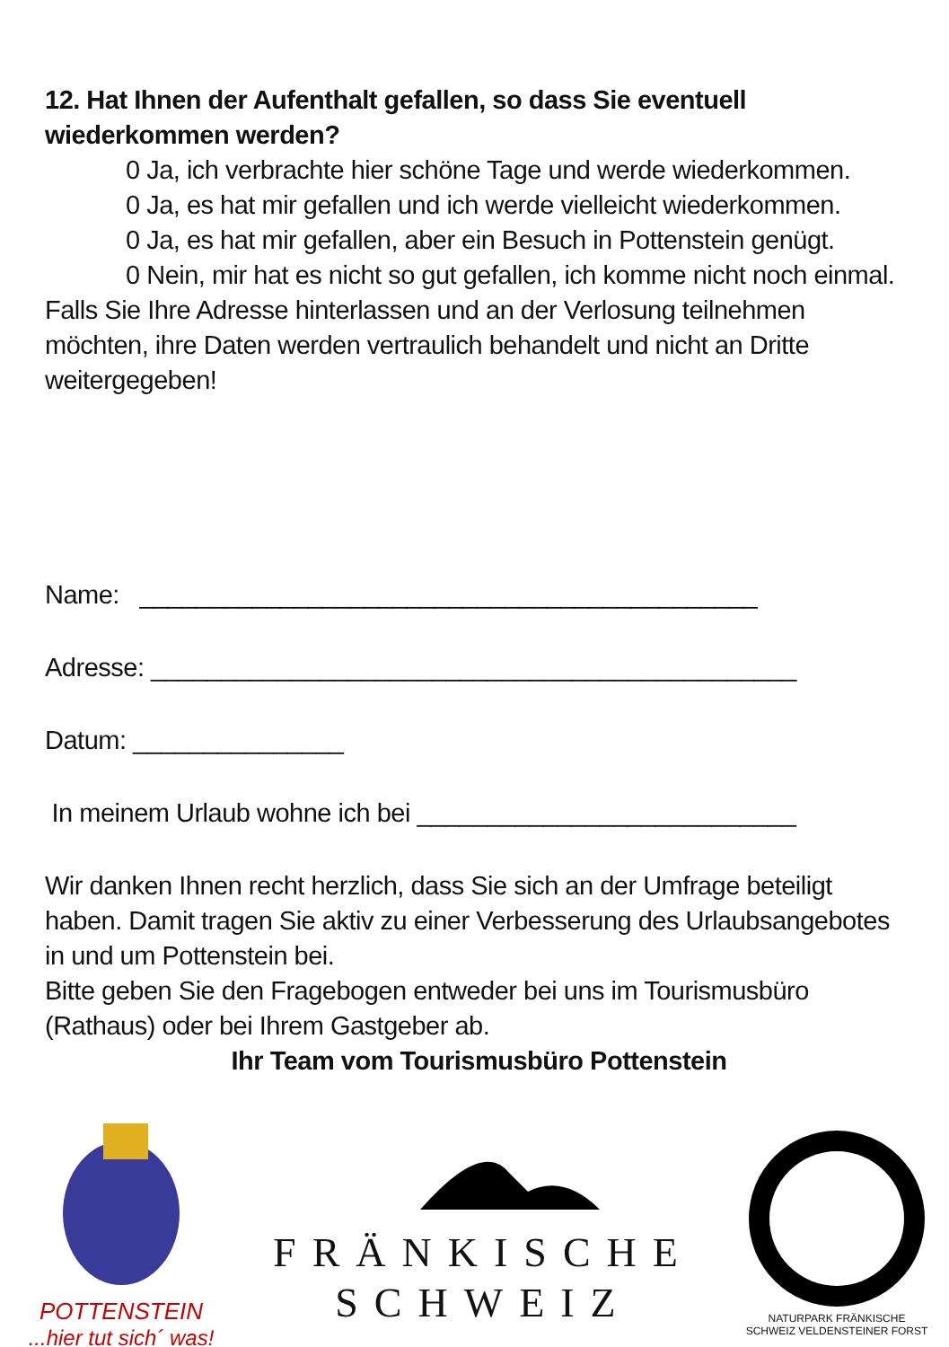12. Hat Ihnen der Aufenthalt gefallen, so dass Sie eventuell wiederkommen werden?
0 Ja, ich verbrachte hier schöne Tage und werde wiederkommen.
0 Ja, es hat mir gefallen und ich werde vielleicht wiederkommen.
0 Ja, es hat mir gefallen, aber ein Besuch in Pottenstein genügt.
0 Nein, mir hat es nicht so gut gefallen, ich komme nicht noch einmal.
Falls Sie Ihre Adresse hinterlassen und an der Verlosung teilnehmen möchten, ihre Daten werden vertraulich behandelt und nicht an Dritte weitergegeben!
Name: ____________________________________________
Adresse: ______________________________________________
Datum: _______________
In meinem Urlaub wohne ich bei ___________________________
Wir danken Ihnen recht herzlich, dass Sie sich an der Umfrage beteiligt haben. Damit tragen Sie aktiv zu einer Verbesserung des Urlaubsangebotes in und um Pottenstein bei.
Bitte geben Sie den Fragebogen entweder bei uns im Tourismusbüro (Rathaus) oder bei Ihrem Gastgeber ab.
Ihr Team vom Tourismusbüro Pottenstein
POTTENSTEIN
...hier tut sich´ was!
FRÄNKISCHE
SCHWEIZ
NATURPARK FRÄNKISCHE SCHWEIZ VELDENSTEINER FORST